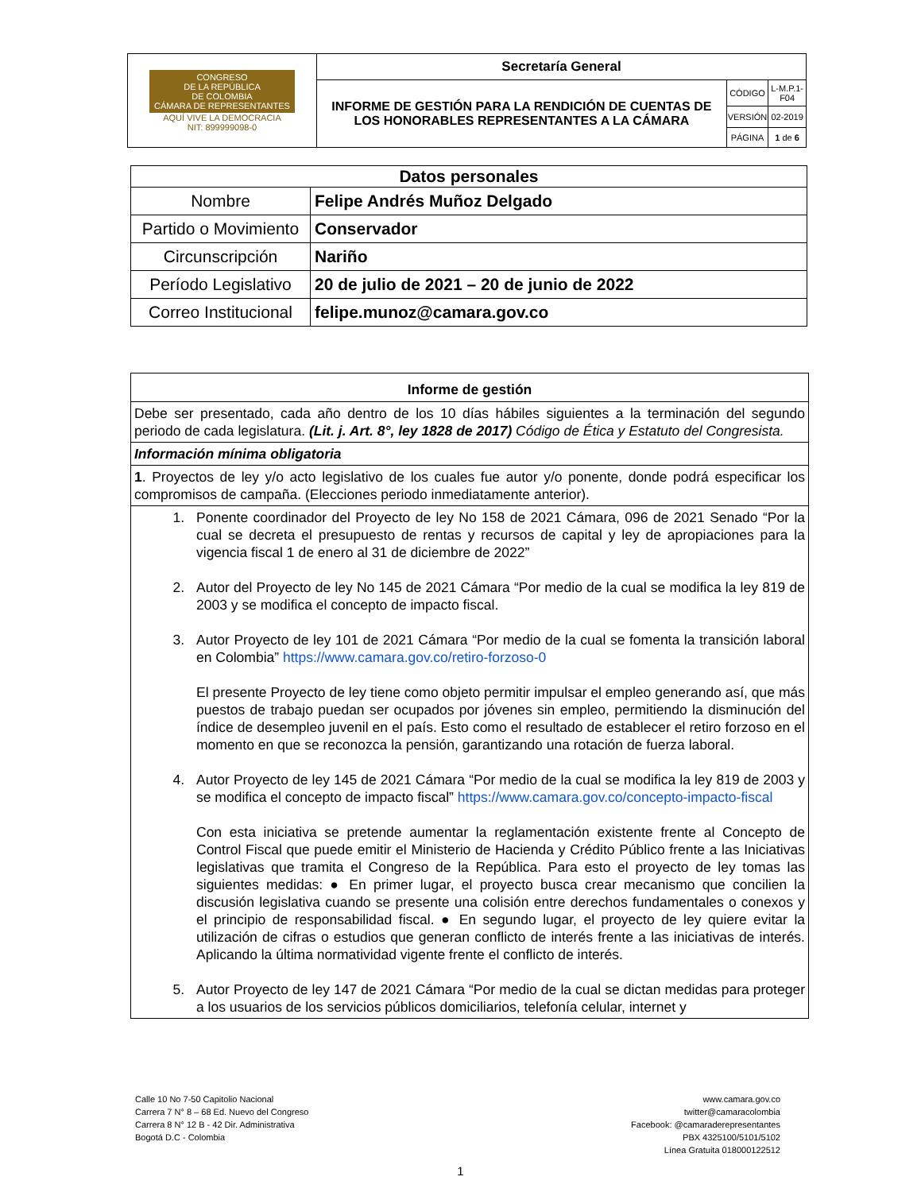| CONGRESO DE LA REPÚBLICA DE COLOMBIA CÁMARA DE REPRESENTANTES AQUÍ VIVE LA DEMOCRACIA NIT: 899999098-0 | Secretaría General | | |
| | INFORME DE GESTIÓN PARA LA RENDICIÓN DE CUENTAS DE LOS HONORABLES REPRESENTANTES A LA CÁMARA | CÓDIGO | L-M.P.1-F04 |
| | | VERSIÓN | 02-2019 |
| | | PÁGINA | 1 de 6 |
| Datos personales | |
| --- | --- |
| Nombre | Felipe Andrés Muñoz Delgado |
| Partido o Movimiento | Conservador |
| Circunscripción | Nariño |
| Período Legislativo | 20 de julio de 2021 – 20 de junio de 2022 |
| Correo Institucional | felipe.munoz@camara.gov.co |
| Informe de gestión |
| --- |
| Debe ser presentado, cada año dentro de los 10 días hábiles siguientes a la terminación del segundo periodo de cada legislatura. (Lit. j. Art. 8°, ley 1828 de 2017) Código de Ética y Estatuto del Congresista. |
| Información mínima obligatoria |
| 1 . Proyectos de ley y/o acto legislativo de los cuales fue autor y/o ponente, donde podrá especificar los compromisos de campaña. (Elecciones periodo inmediatamente anterior). |
| 1. Ponente coordinador del Proyecto de ley No 158 de 2021 Cámara, 096 de 2021 Senado “Por la cual se decreta el presupuesto de rentas y recursos de capital y ley de apropiaciones para la vigencia fiscal 1 de enero al 31 de diciembre de 2022” 2. Autor del Proyecto de ley No 145 de 2021 Cámara “Por medio de la cual se modifica la ley 819 de 2003 y se modifica el concepto de impacto fiscal. 3. Autor Proyecto de ley 101 de 2021 Cámara “Por medio de la cual se fomenta la transición laboral en Colombia” https://www.camara.gov.co/retiro-forzoso-0 El presente Proyecto de ley tiene como objeto permitir impulsar el empleo generando así, que más puestos de trabajo puedan ser ocupados por jóvenes sin empleo, permitiendo la disminución del índice de desempleo juvenil en el país. Esto como el resultado de establecer el retiro forzoso en el momento en que se reconozca la pensión, garantizando una rotación de fuerza laboral. 4. Autor Proyecto de ley 145 de 2021 Cámara “Por medio de la cual se modifica la ley 819 de 2003 y se modifica el concepto de impacto fiscal” https://www.camara.gov.co/concepto-impacto-fiscal Con esta iniciativa se pretende aumentar la reglamentación existente frente al Concepto de Control Fiscal que puede emitir el Ministerio de Hacienda y Crédito Público frente a las Iniciativas legislativas que tramita el Congreso de la República. Para esto el proyecto de ley tomas las siguientes medidas: ● En primer lugar, el proyecto busca crear mecanismo que concilien la discusión legislativa cuando se presente una colisión entre derechos fundamentales o conexos y el principio de responsabilidad fiscal. ● En segundo lugar, el proyecto de ley quiere evitar la utilización de cifras o estudios que generan conflicto de interés frente a las iniciativas de interés. Aplicando la última normatividad vigente frente el conflicto de interés. 5. Autor Proyecto de ley 147 de 2021 Cámara “Por medio de la cual se dictan medidas para proteger a los usuarios de los servicios públicos domiciliarios, telefonía celular, internet y |
Calle 10 No 7-50 Capitolio Nacional
Carrera 7 N° 8 – 68 Ed. Nuevo del Congreso
Carrera 8 N° 12 B - 42 Dir. Administrativa
Bogotá D.C - Colombia
www.camara.gov.co
twitter@camaracolombia
Facebook: @camaraderepresentantes
PBX 4325100/5101/5102
Línea Gratuita 018000122512
1